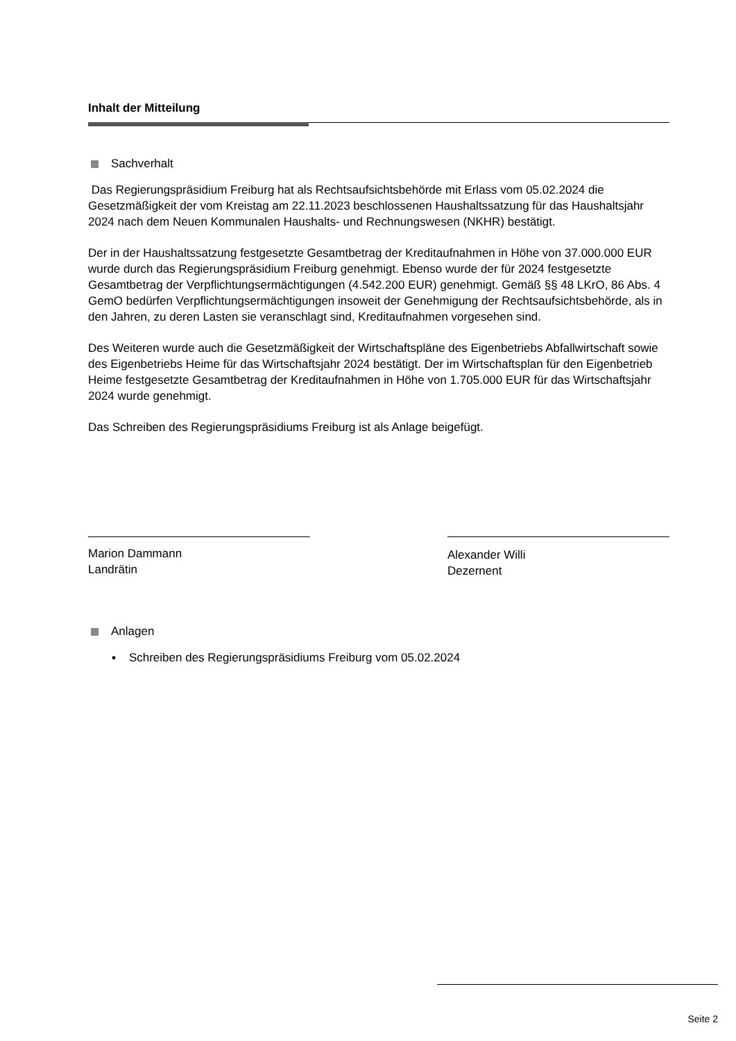Inhalt der Mitteilung
Sachverhalt
Das Regierungspräsidium Freiburg hat als Rechtsaufsichtsbehörde mit Erlass vom 05.02.2024 die Gesetzmäßigkeit der vom Kreistag am 22.11.2023 beschlossenen Haushaltssatzung für das Haushaltsjahr 2024 nach dem Neuen Kommunalen Haushalts- und Rechnungswesen (NKHR) bestätigt.
Der in der Haushaltssatzung festgesetzte Gesamtbetrag der Kreditaufnahmen in Höhe von 37.000.000 EUR wurde durch das Regierungspräsidium Freiburg genehmigt. Ebenso wurde der für 2024 festgesetzte Gesamtbetrag der Verpflichtungsermächtigungen (4.542.200 EUR) genehmigt. Gemäß §§ 48 LKrO, 86 Abs. 4 GemO bedürfen Verpflichtungsermächtigungen insoweit der Genehmigung der Rechtsaufsichtsbehörde, als in den Jahren, zu deren Lasten sie veranschlagt sind, Kreditaufnahmen vorgesehen sind.
Des Weiteren wurde auch die Gesetzmäßigkeit der Wirtschaftspläne des Eigenbetriebs Abfallwirtschaft sowie des Eigenbetriebs Heime für das Wirtschaftsjahr 2024 bestätigt. Der im Wirtschaftsplan für den Eigenbetrieb Heime festgesetzte Gesamtbetrag der Kreditaufnahmen in Höhe von 1.705.000 EUR für das Wirtschaftsjahr 2024 wurde genehmigt.
Das Schreiben des Regierungspräsidiums Freiburg ist als Anlage beigefügt.
Marion Dammann
Landrätin
Alexander Willi
Dezernent
Anlagen
▪ Schreiben des Regierungspräsidiums Freiburg vom 05.02.2024
Seite 2